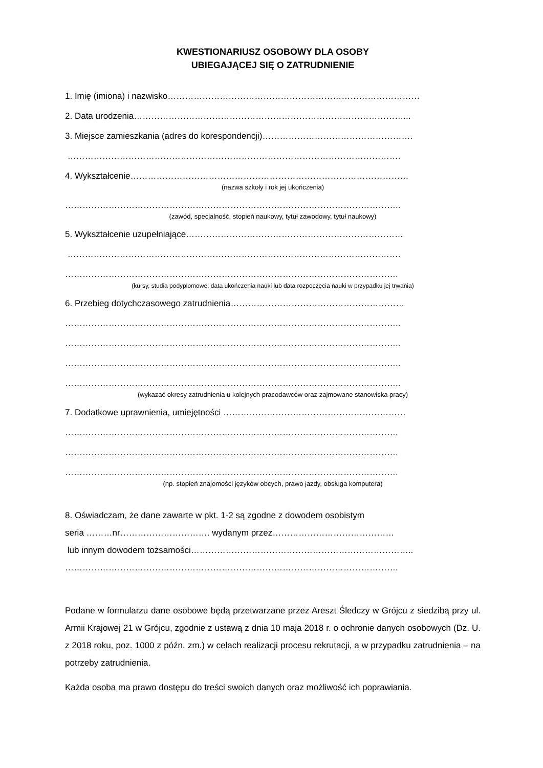KWESTIONARIUSZ OSOBOWY DLA OSOBY
UBIEGAJĄCEJ SIĘ O ZATRUDNIENIE
1. Imię (imiona) i nazwisko……………………………………………………………………………
2. Data urodzenia…………………………………………………………………………………...
3. Miejsce zamieszkania (adres do korespondencji)…………………………………………….
…………………………………………………………………………………………………….
4. Wykształcenie……………………………………………………………………………………
(nazwa szkoły i rok jej ukończenia)
……………………………………………………………………………………………………..
(zawód, specjalność, stopień naukowy, tytuł zawodowy, tytuł naukowy)
5. Wykształcenie uzupełniające…………………………………………………………………
…………………………………………………………………………………………………….
…………………………………………………………………………………………………….
(kursy, studia podyplomowe, data ukończenia nauki lub data rozpoczęcia nauki w przypadku jej trwania)
6. Przebieg dotychczasowego zatrudnienia……………………………………………………
……………………………………………………………………………………………………..
……………………………………………………………………………………………………..
……………………………………………………………………………………………………..
……………………………………………………………………………………………………..
(wykazać okresy zatrudnienia u kolejnych pracodawców oraz zajmowane stanowiska pracy)
7. Dodatkowe uprawnienia, umiejętności ………………………………………………………
…………………………………………………………………………………………………….
…………………………………………………………………………………………………….
…………………………………………………………………………………………………….
(np. stopień znajomości języków obcych, prawo jazdy, obsługa komputera)
8. Oświadczam, że dane zawarte w pkt. 1-2 są zgodne z dowodem osobistym
seria ………nr…………………………. wydanym przez……………………………………
lub innym dowodem tożsamości…………………………………………………………………..
…………………………………………………………………………………………………….
Podane w formularzu dane osobowe będą przetwarzane przez Areszt Śledczy w Grójcu z siedzibą przy ul. Armii Krajowej 21 w Grójcu, zgodnie z ustawą z dnia 10 maja 2018 r. o ochronie danych osobowych (Dz. U. z 2018 roku, poz. 1000 z późn. zm.) w celach realizacji procesu rekrutacji, a w przypadku zatrudnienia – na potrzeby zatrudnienia.
Każda osoba ma prawo dostępu do treści swoich danych oraz możliwość ich poprawiania.